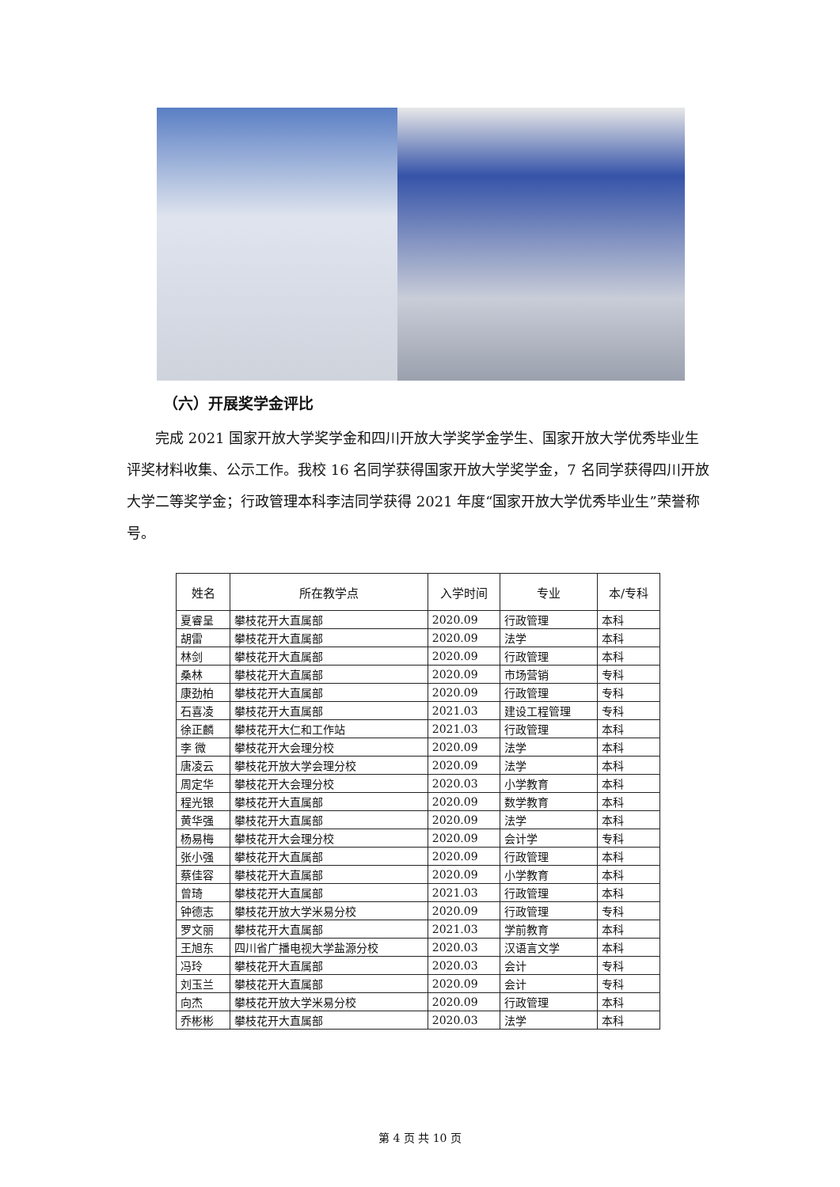（六）开展奖学金评比
完成 2021 国家开放大学奖学金和四川开放大学奖学金学生、国家开放大学优秀毕业生评奖材料收集、公示工作。我校 16 名同学获得国家开放大学奖学金，7 名同学获得四川开放大学二等奖学金；行政管理本科李洁同学获得 2021 年度“国家开放大学优秀毕业生”荣誉称号。
| 姓名 | 所在教学点 | 入学时间 | 专业 | 本/专科 |
| --- | --- | --- | --- | --- |
| 夏睿呈 | 攀枝花开大直属部 | 2020.09 | 行政管理 | 本科 |
| 胡雷 | 攀枝花开大直属部 | 2020.09 | 法学 | 本科 |
| 林剑 | 攀枝花开大直属部 | 2020.09 | 行政管理 | 本科 |
| 桑林 | 攀枝花开大直属部 | 2020.09 | 市场营销 | 专科 |
| 康劲柏 | 攀枝花开大直属部 | 2020.09 | 行政管理 | 专科 |
| 石喜凌 | 攀枝花开大直属部 | 2021.03 | 建设工程管理 | 专科 |
| 徐正麟 | 攀枝花开大仁和工作站 | 2021.03 | 行政管理 | 本科 |
| 李 微 | 攀枝花开大会理分校 | 2020.09 | 法学 | 本科 |
| 唐凌云 | 攀枝花开放大学会理分校 | 2020.09 | 法学 | 本科 |
| 周定华 | 攀枝花开大会理分校 | 2020.03 | 小学教育 | 本科 |
| 程光银 | 攀枝花开大直属部 | 2020.09 | 数学教育 | 本科 |
| 黄华强 | 攀枝花开大直属部 | 2020.09 | 法学 | 本科 |
| 杨易梅 | 攀枝花开大会理分校 | 2020.09 | 会计学 | 专科 |
| 张小强 | 攀枝花开大直属部 | 2020.09 | 行政管理 | 本科 |
| 蔡佳容 | 攀枝花开大直属部 | 2020.09 | 小学教育 | 本科 |
| 曾琦 | 攀枝花开大直属部 | 2021.03 | 行政管理 | 本科 |
| 钟德志 | 攀枝花开放大学米易分校 | 2020.09 | 行政管理 | 专科 |
| 罗文丽 | 攀枝花开大直属部 | 2021.03 | 学前教育 | 本科 |
| 王旭东 | 四川省广播电视大学盐源分校 | 2020.03 | 汉语言文学 | 本科 |
| 冯玲 | 攀枝花开大直属部 | 2020.03 | 会计 | 专科 |
| 刘玉兰 | 攀枝花开大直属部 | 2020.09 | 会计 | 专科 |
| 向杰 | 攀枝花开放大学米易分校 | 2020.09 | 行政管理 | 本科 |
| 乔彬彬 | 攀枝花开大直属部 | 2020.03 | 法学 | 本科 |
第 4 页 共 10 页